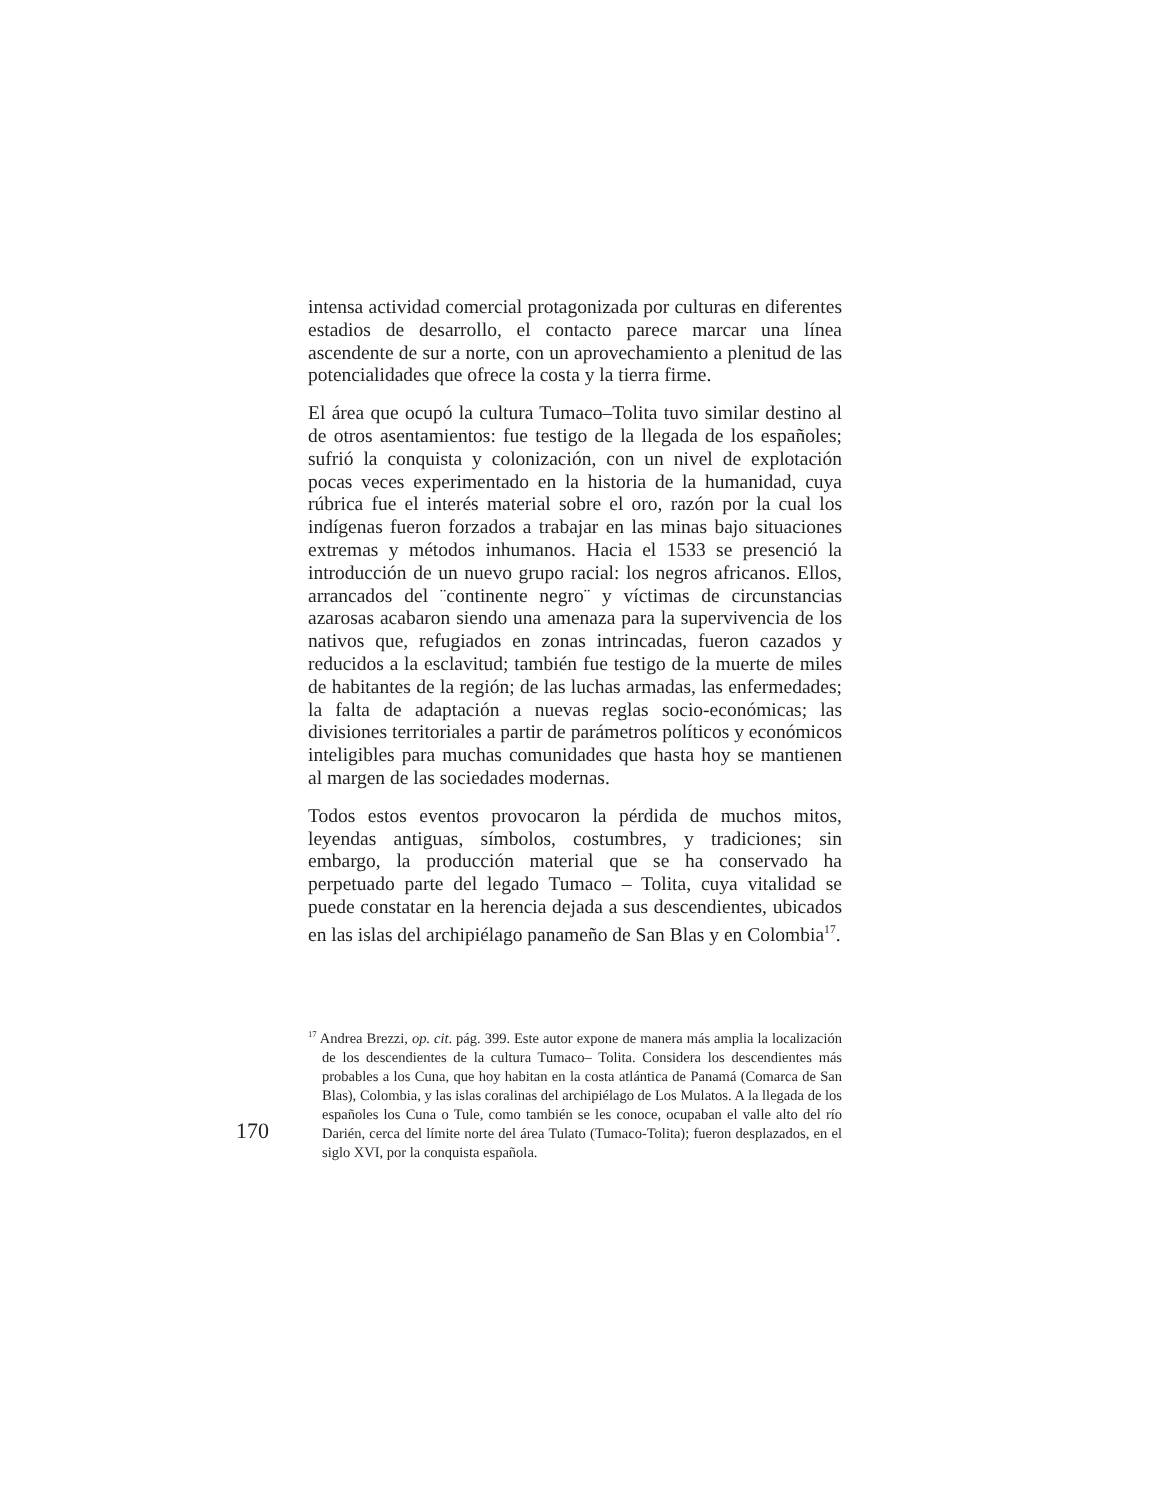intensa actividad comercial protagonizada por culturas en diferentes estadios de desarrollo, el contacto parece marcar una línea ascendente de sur a norte, con un aprovechamiento a plenitud de las potencialidades que ofrece la costa y la tierra firme.
El área que ocupó la cultura Tumaco–Tolita tuvo similar destino al de otros asentamientos: fue testigo de la llegada de los españoles; sufrió la conquista y colonización, con un nivel de explotación pocas veces experimentado en la historia de la humanidad, cuya rúbrica fue el interés material sobre el oro, razón por la cual los indígenas fueron forzados a trabajar en las minas bajo situaciones extremas y métodos inhumanos. Hacia el 1533 se presenció la introducción de un nuevo grupo racial: los negros africanos. Ellos, arrancados del ¨continente negro¨ y víctimas de circunstancias azarosas acabaron siendo una amenaza para la supervivencia de los nativos que, refugiados en zonas intrincadas, fueron cazados y reducidos a la esclavitud; también fue testigo de la muerte de miles de habitantes de la región; de las luchas armadas, las enfermedades; la falta de adaptación a nuevas reglas socio-económicas; las divisiones territoriales a partir de parámetros políticos y económicos inteligibles para muchas comunidades que hasta hoy se mantienen al margen de las sociedades modernas.
Todos estos eventos provocaron la pérdida de muchos mitos, leyendas antiguas, símbolos, costumbres, y tradiciones; sin embargo, la producción material que se ha conservado ha perpetuado parte del legado Tumaco – Tolita, cuya vitalidad se puede constatar en la herencia dejada a sus descendientes, ubicados en las islas del archipiélago panameño de San Blas y en Colombia<sup>17</sup>.
<sup>17</sup> Andrea Brezzi, op. cit. pág. 399. Este autor expone de manera más amplia la localización de los descendientes de la cultura Tumaco– Tolita. Considera los descendientes más probables a los Cuna, que hoy habitan en la costa atlántica de Panamá (Comarca de San Blas), Colombia, y las islas coralinas del archipiélago de Los Mulatos. A la llegada de los españoles los Cuna o Tule, como también se les conoce, ocupaban el valle alto del río Darién, cerca del límite norte del área Tulato (Tumaco-Tolita); fueron desplazados, en el siglo XVI, por la conquista española.
170